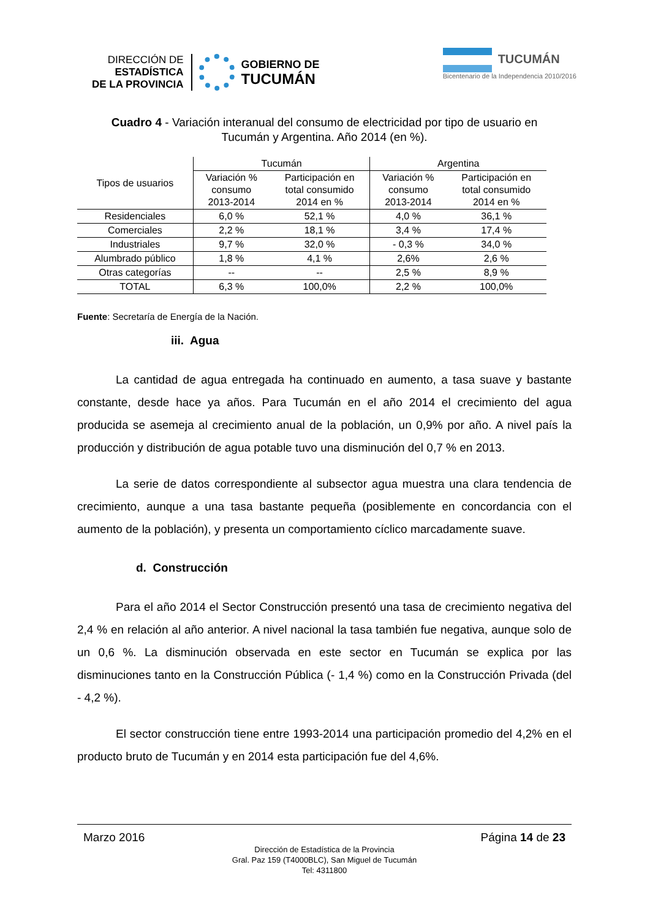DIRECCIÓN DE
ESTADÍSTICA
DE LA PROVINCIA
GOBIERNO DE
TUCUMÁN
TUCUMÁN
Bicentenario de la Independencia 2010/2016
Cuadro 4 - Variación interanual del consumo de electricidad por tipo de usuario en
Tucumán y Argentina. Año 2014 (en %).
| Tipos de usuarios | Tucumán | | Argentina | |
| --- | --- | --- | --- | --- |
| | Variación % consumo 2013-2014 | Participación en total consumido 2014 en % | Variación % consumo 2013-2014 | Participación en total consumido 2014 en % |
| Residenciales | 6,0 % | 52,1 % | 4,0 % | 36,1 % |
| Comerciales | 2,2 % | 18,1 % | 3,4 % | 17,4 % |
| Industriales | 9,7 % | 32,0 % | - 0,3 % | 34,0 % |
| Alumbrado público | 1,8 % | 4,1 % | 2,6% | 2,6 % |
| Otras categorías | -- | -- | 2,5 % | 8,9 % |
| TOTAL | 6,3 % | 100,0% | 2,2 % | 100,0% |
Fuente: Secretaría de Energía de la Nación.
iii. Agua
La cantidad de agua entregada ha continuado en aumento, a tasa suave y bastante constante, desde hace ya años. Para Tucumán en el año 2014 el crecimiento del agua producida se asemeja al crecimiento anual de la población, un 0,9% por año. A nivel país la producción y distribución de agua potable tuvo una disminución del 0,7 % en 2013.
La serie de datos correspondiente al subsector agua muestra una clara tendencia de crecimiento, aunque a una tasa bastante pequeña (posiblemente en concordancia con el aumento de la población), y presenta un comportamiento cíclico marcadamente suave.
d. Construcción
Para el año 2014 el Sector Construcción presentó una tasa de crecimiento negativa del 2,4 % en relación al año anterior. A nivel nacional la tasa también fue negativa, aunque solo de un 0,6 %. La disminución observada en este sector en Tucumán se explica por las disminuciones tanto en la Construcción Pública (- 1,4 %) como en la Construcción Privada (del - 4,2 %).
El sector construcción tiene entre 1993-2014 una participación promedio del 4,2% en el producto bruto de Tucumán y en 2014 esta participación fue del 4,6%.
Marzo 2016 Página 14 de 23
Dirección de Estadística de la Provincia
Gral. Paz 159 (T4000BLC), San Miguel de Tucumán
Tel: 4311800